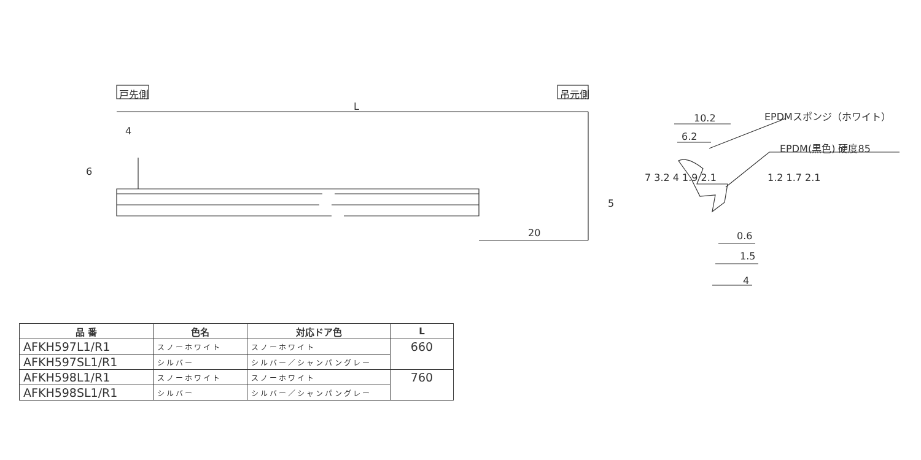戸先側 吊元側
L
4
6
5
20
10.2
6.2
EPDMスポンジ（ホワイト）
EPDM(黒色) 硬度85
7 3.2 4 1.9 2.1 1.2 1.7 2.1
0.6
1.5
4
| 品 番 | 色名 | 対応ドア色 | L |
| --- | --- | --- | --- |
| AFKH597L1/R1 | スノーホワイト | スノーホワイト | 660 |
| AFKH597SL1/R1 | シルバー | シルバー／シャンパングレー | |
| AFKH598L1/R1 | スノーホワイト | スノーホワイト | 760 |
| AFKH598SL1/R1 | シルバー | シルバー／シャンパングレー | |